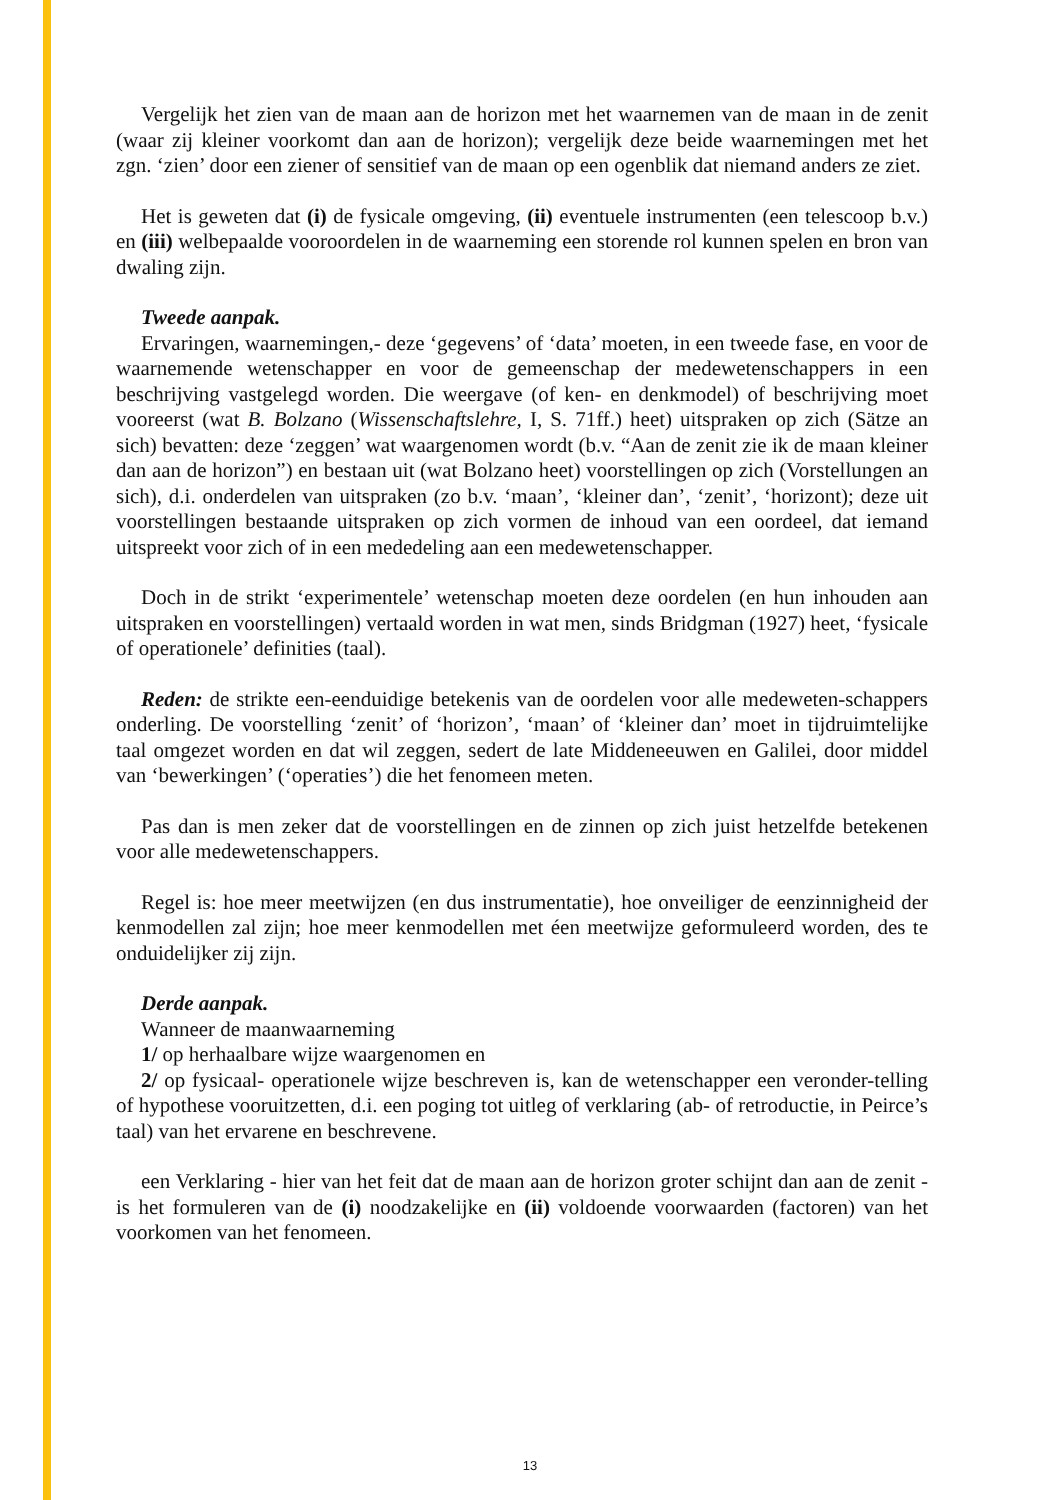Vergelijk het zien van de maan aan de horizon met het waarnemen van de maan in de zenit (waar zij kleiner voorkomt dan aan de horizon); vergelijk deze beide waarnemingen met het zgn. ‘zien’ door een ziener of sensitief van de maan op een ogenblik dat niemand anders ze ziet.
Het is geweten dat (i) de fysicale omgeving, (ii) eventuele instrumenten (een telescoop b.v.) en (iii) welbepaalde vooroordelen in de waarneming een storende rol kunnen spelen en bron van dwaling zijn.
Tweede aanpak.
Ervaringen, waarnemingen,- deze ‘gegevens’ of ‘data’ moeten, in een tweede fase, en voor de waarnemende wetenschapper en voor de gemeenschap der medewetenschappers in een beschrijving vastgelegd worden. Die weergave (of ken- en denkmodel) of beschrijving moet vooreerst (wat B. Bolzano (Wissenschaftslehre, I, S. 71ff.) heet) uitspraken op zich (Sätze an sich) bevatten: deze ‘zeggen’ wat waargenomen wordt (b.v. “Aan de zenit zie ik de maan kleiner dan aan de horizon”) en bestaan uit (wat Bolzano heet) voorstellingen op zich (Vorstellungen an sich), d.i. onderdelen van uitspraken (zo b.v. ‘maan’, ‘kleiner dan’, ‘zenit’, ‘horizont); deze uit voorstellingen bestaande uitspraken op zich vormen de inhoud van een oordeel, dat iemand uitspreekt voor zich of in een mededeling aan een medewetenschapper.
Doch in de strikt ‘experimentele’ wetenschap moeten deze oordelen (en hun inhouden aan uitspraken en voorstellingen) vertaald worden in wat men, sinds Bridgman (1927) heet, ‘fysicale of operationele’ definities (taal).
Reden: de strikte een-eenduidige betekenis van de oordelen voor alle medeweten-schappers onderling. De voorstelling ‘zenit’ of ‘horizon’, ‘maan’ of ‘kleiner dan’ moet in tijdruimtelijke taal omgezet worden en dat wil zeggen, sedert de late Middeneeuwen en Galilei, door middel van ‘bewerkingen’ (‘operaties’) die het fenomeen meten.
Pas dan is men zeker dat de voorstellingen en de zinnen op zich juist hetzelfde betekenen voor alle medewetenschappers.
Regel is: hoe meer meetwijzen (en dus instrumentatie), hoe onveiliger de eenzinnigheid der kenmodellen zal zijn; hoe meer kenmodellen met éen meetwijze geformuleerd worden, des te onduidelijker zij zijn.
Derde aanpak.
Wanneer de maanwaarneming
1/ op herhaalbare wijze waargenomen en
2/ op fysicaal- operationele wijze beschreven is, kan de wetenschapper een veronder-telling of hypothese vooruitzetten, d.i. een poging tot uitleg of verklaring (ab- of retroductie, in Peirce’s taal) van het ervarene en beschrevene.
een Verklaring - hier van het feit dat de maan aan de horizon groter schijnt dan aan de zenit - is het formuleren van de (i) noodzakelijke en (ii) voldoende voorwaarden (factoren) van het voorkomen van het fenomeen.
13